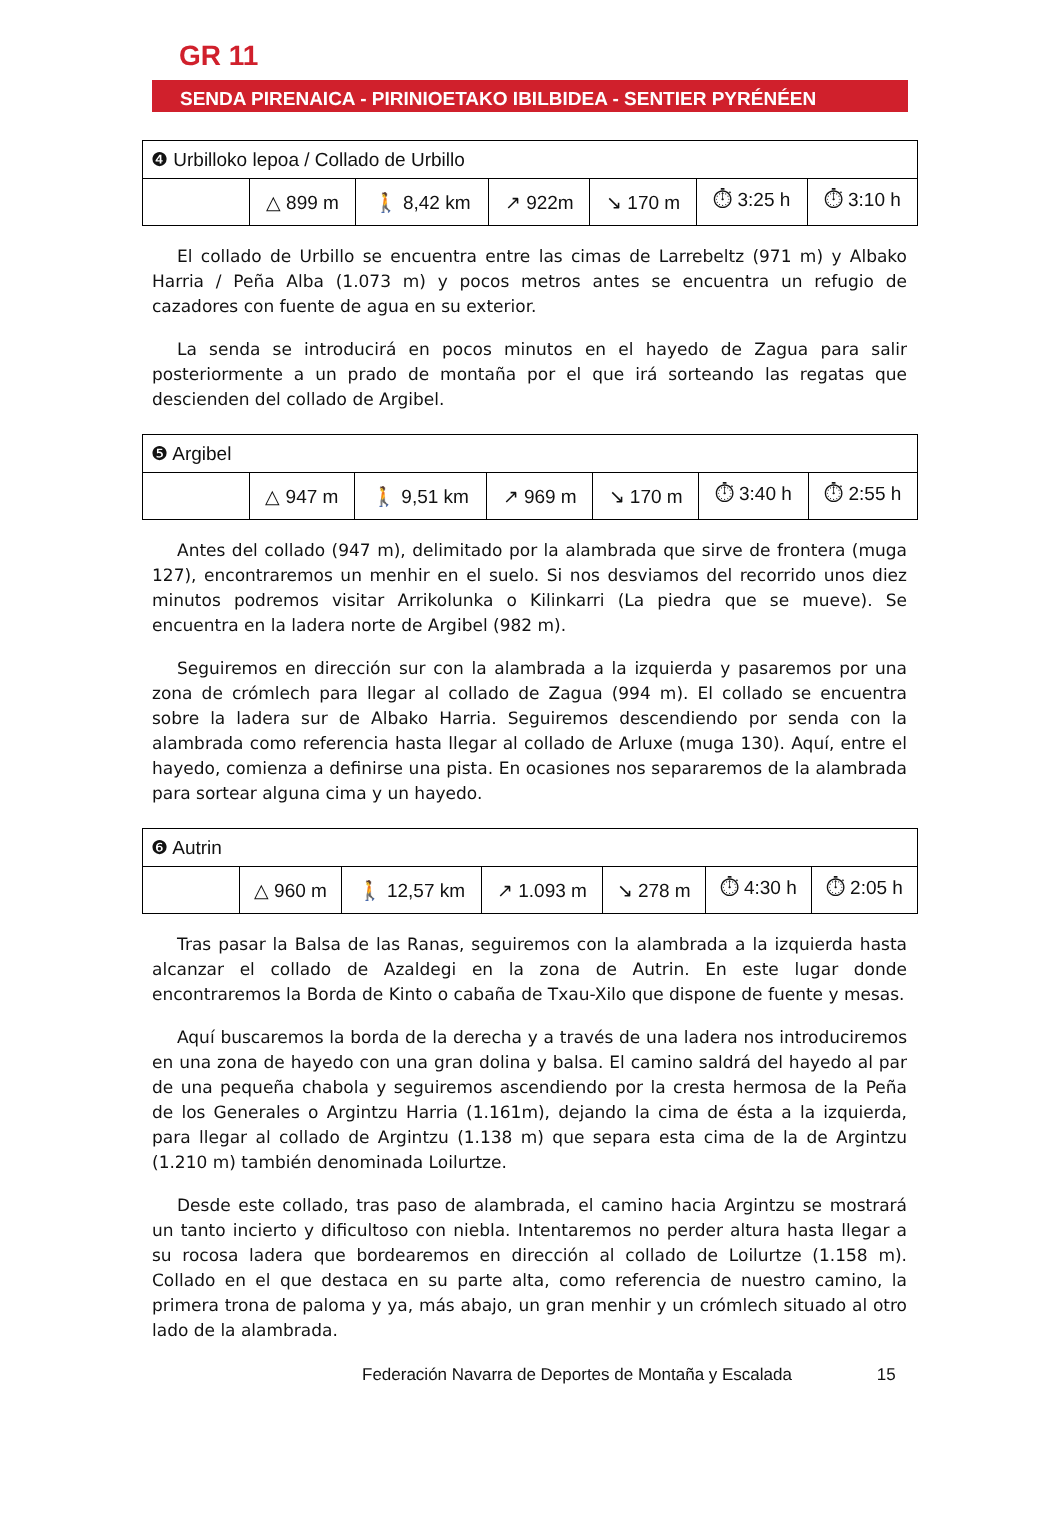GR 11
SENDA PIRENAICA - PIRINIOETAKO IBILBIDEA - SENTIER PYRÉNÉEN
| ❹ Urbilloko lepoa / Collado de Urbillo | | | | | | |
| | △ 899 m | 🚶 8,42 km | ↗ 922m | ↘ 170 m | ⏱ 3:25 h | ⏱ 3:10 h |
El collado de Urbillo se encuentra entre las cimas de Larrebeltz (971 m) y Albako Harria / Peña Alba (1.073 m) y pocos metros antes se encuentra un refugio de cazadores con fuente de agua en su exterior.
La senda se introducirá en pocos minutos en el hayedo de Zagua para salir posteriormente a un prado de montaña por el que irá sorteando las regatas que descienden del collado de Argibel.
| ❺ Argibel | | | | | | |
| | △ 947 m | 🚶 9,51 km | ↗ 969 m | ↘ 170 m | ⏱ 3:40 h | ⏱ 2:55 h |
Antes del collado (947 m), delimitado por la alambrada que sirve de frontera (muga 127), encontraremos un menhir en el suelo. Si nos desviamos del recorrido unos diez minutos podremos visitar Arrikolunka o Kilinkarri (La piedra que se mueve). Se encuentra en la ladera norte de Argibel (982 m).
Seguiremos en dirección sur con la alambrada a la izquierda y pasaremos por una zona de crómlech para llegar al collado de Zagua (994 m). El collado se encuentra sobre la ladera sur de Albako Harria. Seguiremos descendiendo por senda con la alambrada como referencia hasta llegar al collado de Arluxe (muga 130). Aquí, entre el hayedo, comienza a definirse una pista. En ocasiones nos separaremos de la alambrada para sortear alguna cima y un hayedo.
| ❻ Autrin | | | | | | |
| | △ 960 m | 🚶 12,57 km | ↗ 1.093 m | ↘ 278 m | ⏱ 4:30 h | ⏱ 2:05 h |
Tras pasar la Balsa de las Ranas, seguiremos con la alambrada a la izquierda hasta alcanzar el collado de Azaldegi en la zona de Autrin. En este lugar donde encontraremos la Borda de Kinto o cabaña de Txau-Xilo que dispone de fuente y mesas.
Aquí buscaremos la borda de la derecha y a través de una ladera nos introduciremos en una zona de hayedo con una gran dolina y balsa. El camino saldrá del hayedo al par de una pequeña chabola y seguiremos ascendiendo por la cresta hermosa de la Peña de los Generales o Argintzu Harria (1.161m), dejando la cima de ésta a la izquierda, para llegar al collado de Argintzu (1.138 m) que separa esta cima de la de Argintzu (1.210 m) también denominada Loilurtze.
Desde este collado, tras paso de alambrada, el camino hacia Argintzu se mostrará un tanto incierto y dificultoso con niebla. Intentaremos no perder altura hasta llegar a su rocosa ladera que bordearemos en dirección al collado de Loilurtze (1.158 m). Collado en el que destaca en su parte alta, como referencia de nuestro camino, la primera trona de paloma y ya, más abajo, un gran menhir y un crómlech situado al otro lado de la alambrada.
Federación Navarra de Deportes de Montaña y Escalada 15